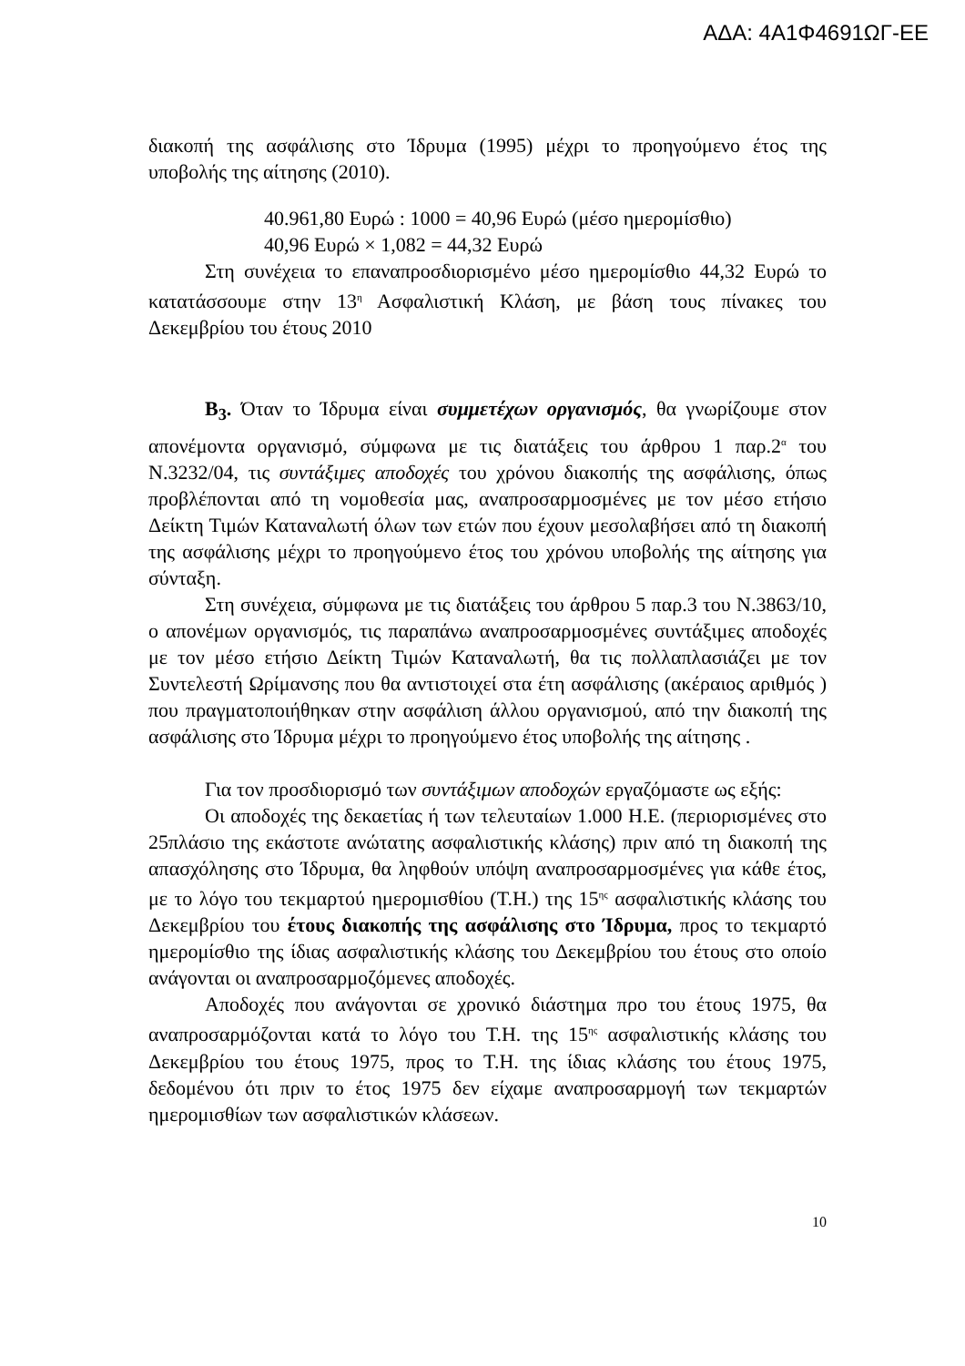ΑΔΑ: 4Α1Φ4691ΩΓ-ΕΕ
διακοπή της ασφάλισης στο Ίδρυμα (1995) μέχρι το προηγούμενο έτος της υποβολής της αίτησης (2010).
40.961,80 Ευρώ : 1000 = 40,96 Ευρώ (μέσο ημερομίσθιο)
40,96 Ευρώ × 1,082 = 44,32 Ευρώ
Στη συνέχεια το επαναπροσδιορισμένο μέσο ημερομίσθιο 44,32 Ευρώ το κατατάσσουμε στην 13<sup>η</sup> Ασφαλιστική Κλάση, με βάση τους πίνακες του Δεκεμβρίου του έτους 2010
Β<sub>3</sub>. Όταν το Ίδρυμα είναι συμμετέχων οργανισμός, θα γνωρίζουμε στον απονέμοντα οργανισμό, σύμφωνα με τις διατάξεις του άρθρου 1 παρ.2<sup>α</sup> του Ν.3232/04, τις συντάξιμες αποδοχές του χρόνου διακοπής της ασφάλισης, όπως προβλέπονται από τη νομοθεσία μας, αναπροσαρμοσμένες με τον μέσο ετήσιο Δείκτη Τιμών Καταναλωτή όλων των ετών που έχουν μεσολαβήσει από τη διακοπή της ασφάλισης μέχρι το προηγούμενο έτος του χρόνου υποβολής της αίτησης για σύνταξη.
Στη συνέχεια, σύμφωνα με τις διατάξεις του άρθρου 5 παρ.3 του Ν.3863/10, ο απονέμων οργανισμός, τις παραπάνω αναπροσαρμοσμένες συντάξιμες αποδοχές με τον μέσο ετήσιο Δείκτη Τιμών Καταναλωτή, θα τις πολλαπλασιάζει με τον Συντελεστή Ωρίμανσης που θα αντιστοιχεί στα έτη ασφάλισης (ακέραιος αριθμός ) που πραγματοποιήθηκαν στην ασφάλιση άλλου οργανισμού, από την διακοπή της ασφάλισης στο Ίδρυμα μέχρι το προηγούμενο έτος υποβολής της αίτησης .
Για τον προσδιορισμό των συντάξιμων αποδοχών εργαζόμαστε ως εξής:
Οι αποδοχές της δεκαετίας ή των τελευταίων 1.000 Η.Ε. (περιορισμένες στο 25πλάσιο της εκάστοτε ανώτατης ασφαλιστικής κλάσης) πριν από τη διακοπή της απασχόλησης στο Ίδρυμα, θα ληφθούν υπόψη αναπροσαρμοσμένες για κάθε έτος, με το λόγο του τεκμαρτού ημερομισθίου (Τ.Η.) της 15<sup>ης</sup> ασφαλιστικής κλάσης του Δεκεμβρίου του έτους διακοπής της ασφάλισης στο Ίδρυμα, προς το τεκμαρτό ημερομίσθιο της ίδιας ασφαλιστικής κλάσης του Δεκεμβρίου του έτους στο οποίο ανάγονται οι αναπροσαρμοζόμενες αποδοχές.
Αποδοχές που ανάγονται σε χρονικό διάστημα προ του έτους 1975, θα αναπροσαρμόζονται κατά το λόγο του Τ.Η. της 15<sup>ης</sup> ασφαλιστικής κλάσης του Δεκεμβρίου του έτους 1975, προς το Τ.Η. της ίδιας κλάσης του έτους 1975, δεδομένου ότι πριν το έτος 1975 δεν είχαμε αναπροσαρμογή των τεκμαρτών ημερομισθίων των ασφαλιστικών κλάσεων.
10